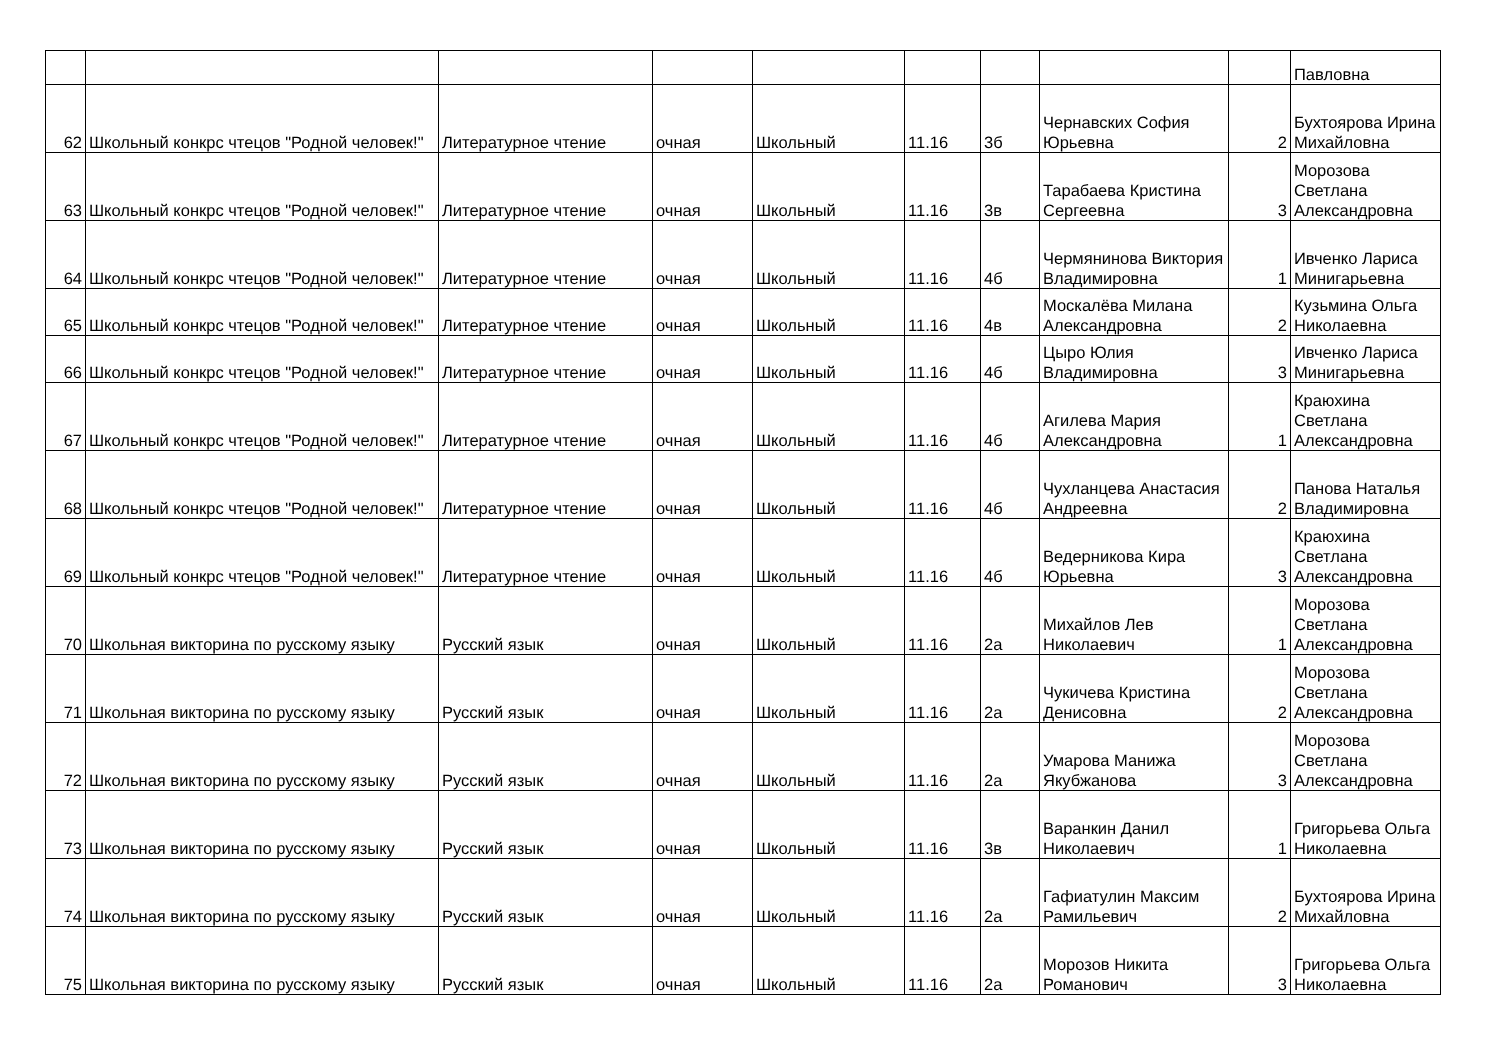| | | | | | | | | | Павловна |
| 62 | Школьный конкрс чтецов "Родной человек!" | Литературное чтение | очная | Школьный | 11.16 | 3б | Чернавских София Юрьевна | 2 | Бухтоярова Ирина Михайловна |
| 63 | Школьный конкрс чтецов "Родной человек!" | Литературное чтение | очная | Школьный | 11.16 | 3в | Тарабаева Кристина Сергеевна | 3 | Морозова Светлана Александровна |
| 64 | Школьный конкрс чтецов "Родной человек!" | Литературное чтение | очная | Школьный | 11.16 | 4б | Чермянинова Виктория Владимировна | 1 | Ивченко Лариса Минигарьевна |
| 65 | Школьный конкрс чтецов "Родной человек!" | Литературное чтение | очная | Школьный | 11.16 | 4в | Москалёва Милана Александровна | 2 | Кузьмина Ольга Николаевна |
| 66 | Школьный конкрс чтецов "Родной человек!" | Литературное чтение | очная | Школьный | 11.16 | 4б | Цыро Юлия Владимировна | 3 | Ивченко Лариса Минигарьевна |
| 67 | Школьный конкрс чтецов "Родной человек!" | Литературное чтение | очная | Школьный | 11.16 | 4б | Агилева Мария Александровна | 1 | Краюхина Светлана Александровна |
| 68 | Школьный конкрс чтецов "Родной человек!" | Литературное чтение | очная | Школьный | 11.16 | 4б | Чухланцева Анастасия Андреевна | 2 | Панова Наталья Владимировна |
| 69 | Школьный конкрс чтецов "Родной человек!" | Литературное чтение | очная | Школьный | 11.16 | 4б | Ведерникова Кира Юрьевна | 3 | Краюхина Светлана Александровна |
| 70 | Школьная викторина по русскому языку | Русский язык | очная | Школьный | 11.16 | 2а | Михайлов Лев Николаевич | 1 | Морозова Светлана Александровна |
| 71 | Школьная викторина по русскому языку | Русский язык | очная | Школьный | 11.16 | 2а | Чукичева Кристина Денисовна | 2 | Морозова Светлана Александровна |
| 72 | Школьная викторина по русскому языку | Русский язык | очная | Школьный | 11.16 | 2а | Умарова Манижа Якубжанова | 3 | Морозова Светлана Александровна |
| 73 | Школьная викторина по русскому языку | Русский язык | очная | Школьный | 11.16 | 3в | Варанкин Данил Николаевич | 1 | Григорьева Ольга Николаевна |
| 74 | Школьная викторина по русскому языку | Русский язык | очная | Школьный | 11.16 | 2а | Гафиатулин Максим Рамильевич | 2 | Бухтоярова Ирина Михайловна |
| 75 | Школьная викторина по русскому языку | Русский язык | очная | Школьный | 11.16 | 2а | Морозов Никита Романович | 3 | Григорьева Ольга Николаевна |